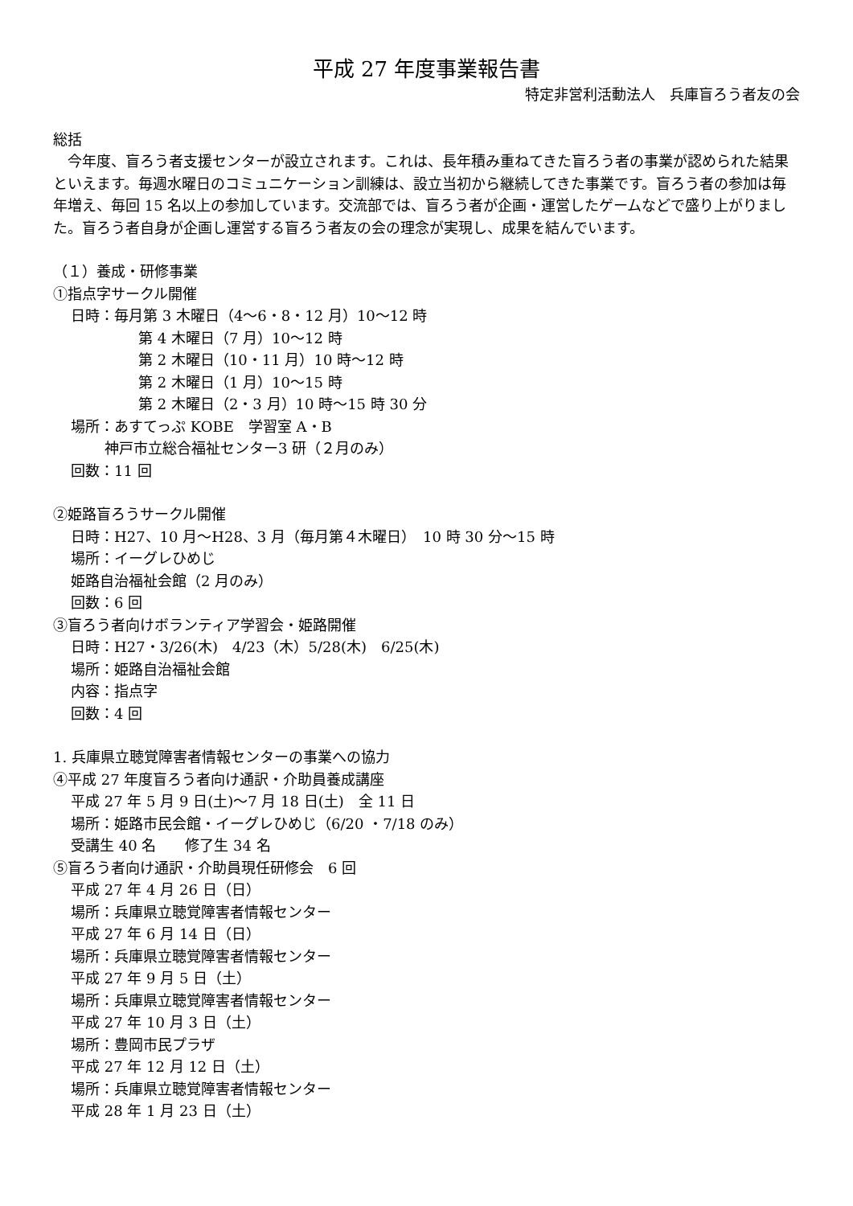平成 27 年度事業報告書
特定非営利活動法人　兵庫盲ろう者友の会
総括
　今年度、盲ろう者支援センターが設立されます。これは、長年積み重ねてきた盲ろう者の事業が認められた結果といえます。毎週水曜日のコミュニケーション訓練は、設立当初から継続してきた事業です。盲ろう者の参加は毎年増え、毎回 15 名以上の参加しています。交流部では、盲ろう者が企画・運営したゲームなどで盛り上がりました。盲ろう者自身が企画し運営する盲ろう者友の会の理念が実現し、成果を結んでいます。
（１）養成・研修事業
①指点字サークル開催
日時：毎月第 3 木曜日（4～6・8・12 月）10～12 時
第 4 木曜日（7 月）10～12 時
第 2 木曜日（10・11 月）10 時～12 時
第 2 木曜日（1 月）10～15 時
第 2 木曜日（2・3 月）10 時～15 時 30 分
場所：あすてっぷ KOBE　学習室 A・B
神戸市立総合福祉センター3 研（２月のみ）
回数：11 回
②姫路盲ろうサークル開催
日時：H27、10 月～H28、3 月（毎月第４木曜日）　10 時 30 分～15 時
場所：イーグレひめじ
姫路自治福祉会館（2 月のみ）
回数：6 回
③盲ろう者向けボランティア学習会・姫路開催
日時：H27・3/26(木)　4/23（木）5/28(木)　6/25(木)
場所：姫路自治福祉会館
内容：指点字
回数：4 回
1. 兵庫県立聴覚障害者情報センターの事業への協力
④平成 27 年度盲ろう者向け通訳・介助員養成講座
平成 27 年 5 月 9 日(土)～7 月 18 日(土)　全 11 日
場所：姫路市民会館・イーグレひめじ（6/20 ・7/18 のみ）
受講生 40 名　　修了生 34 名
⑤盲ろう者向け通訳・介助員現任研修会　6 回
平成 27 年 4 月 26 日（日）
場所：兵庫県立聴覚障害者情報センター
平成 27 年 6 月 14 日（日）
場所：兵庫県立聴覚障害者情報センター
平成 27 年 9 月 5 日（土）
場所：兵庫県立聴覚障害者情報センター
平成 27 年 10 月 3 日（土）
場所：豊岡市民プラザ
平成 27 年 12 月 12 日（土）
場所：兵庫県立聴覚障害者情報センター
平成 28 年 1 月 23 日（土）